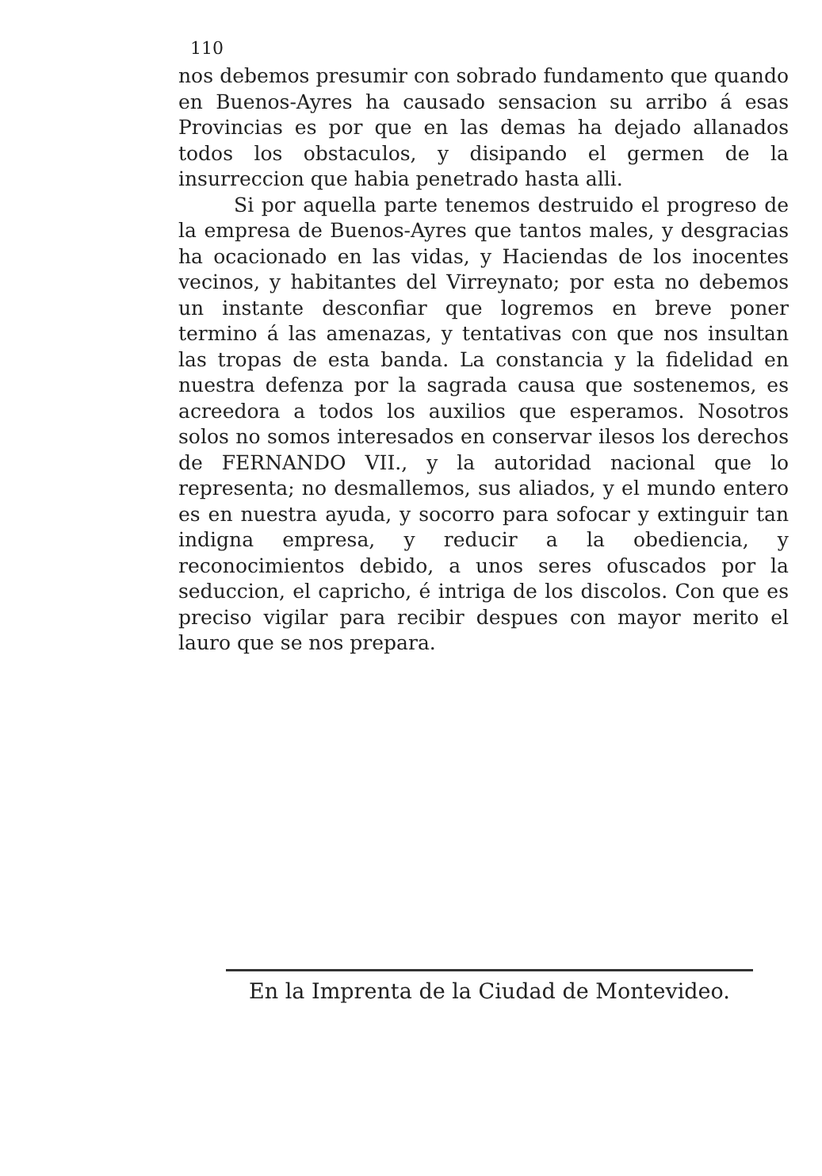110
nos debemos presumir con sobrado fundamento que quando en Buenos-Ayres ha causado sensacion su arribo á esas Provincias es por que en las demas ha dejado allanados todos los obstaculos, y disipando el germen de la insurreccion que habia penetrado hasta alli.
Si por aquella parte tenemos destruido el progreso de la empresa de Buenos-Ayres que tantos males, y desgracias ha ocacionado en las vidas, y Haciendas de los inocentes vecinos, y habitantes del Virreynato; por esta no debemos un instante desconfiar que logremos en breve poner termino á las amenazas, y tentativas con que nos insultan las tropas de esta banda. La constancia y la fidelidad en nuestra defenza por la sagrada causa que sostenemos, es acreedora a todos los auxilios que esperamos. Nosotros solos no somos interesados en conservar ilesos los derechos de FERNANDO VII., y la autoridad nacional que lo representa; no desmallemos, sus aliados, y el mundo entero es en nuestra ayuda, y socorro para sofocar y extinguir tan indigna empresa, y reducir a la obediencia, y reconocimientos debido, a unos seres ofuscados por la seduccion, el capricho, é intriga de los discolos. Con que es preciso vigilar para recibir despues con mayor merito el lauro que se nos prepara.
En la Imprenta de la Ciudad de Montevideo.